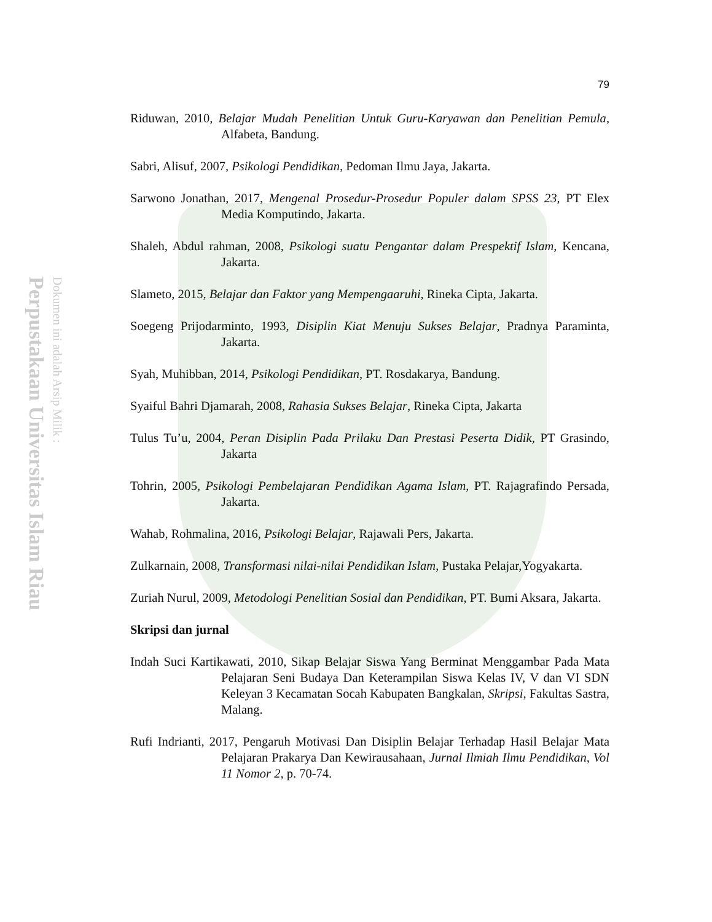Perpustakaan Universitas Islam Riau
Dokumen ini adalah Arsip Milik :
79
Riduwan, 2010, Belajar Mudah Penelitian Untuk Guru-Karyawan dan Penelitian Pemula, Alfabeta, Bandung.
Sabri, Alisuf, 2007, Psikologi Pendidikan, Pedoman Ilmu Jaya, Jakarta.
Sarwono Jonathan, 2017, Mengenal Prosedur-Prosedur Populer dalam SPSS 23, PT Elex Media Komputindo, Jakarta.
Shaleh, Abdul rahman, 2008, Psikologi suatu Pengantar dalam Prespektif Islam, Kencana, Jakarta.
Slameto, 2015, Belajar dan Faktor yang Mempengaaruhi, Rineka Cipta, Jakarta.
Soegeng Prijodarminto, 1993, Disiplin Kiat Menuju Sukses Belajar, Pradnya Paraminta, Jakarta.
Syah, Muhibban, 2014, Psikologi Pendidikan, PT. Rosdakarya, Bandung.
Syaiful Bahri Djamarah, 2008, Rahasia Sukses Belajar, Rineka Cipta, Jakarta
Tulus Tu’u, 2004, Peran Disiplin Pada Prilaku Dan Prestasi Peserta Didik, PT Grasindo, Jakarta
Tohrin, 2005, Psikologi Pembelajaran Pendidikan Agama Islam, PT. Rajagrafindo Persada, Jakarta.
Wahab, Rohmalina, 2016, Psikologi Belajar, Rajawali Pers, Jakarta.
Zulkarnain, 2008, Transformasi nilai-nilai Pendidikan Islam, Pustaka Pelajar,Yogyakarta.
Zuriah Nurul, 2009, Metodologi Penelitian Sosial dan Pendidikan, PT. Bumi Aksara, Jakarta.
Skripsi dan jurnal
Indah Suci Kartikawati, 2010, Sikap Belajar Siswa Yang Berminat Menggambar Pada Mata Pelajaran Seni Budaya Dan Keterampilan Siswa Kelas IV, V dan VI SDN Keleyan 3 Kecamatan Socah Kabupaten Bangkalan, Skripsi, Fakultas Sastra, Malang.
Rufi Indrianti, 2017, Pengaruh Motivasi Dan Disiplin Belajar Terhadap Hasil Belajar Mata Pelajaran Prakarya Dan Kewirausahaan, Jurnal Ilmiah Ilmu Pendidikan, Vol 11 Nomor 2, p. 70-74.